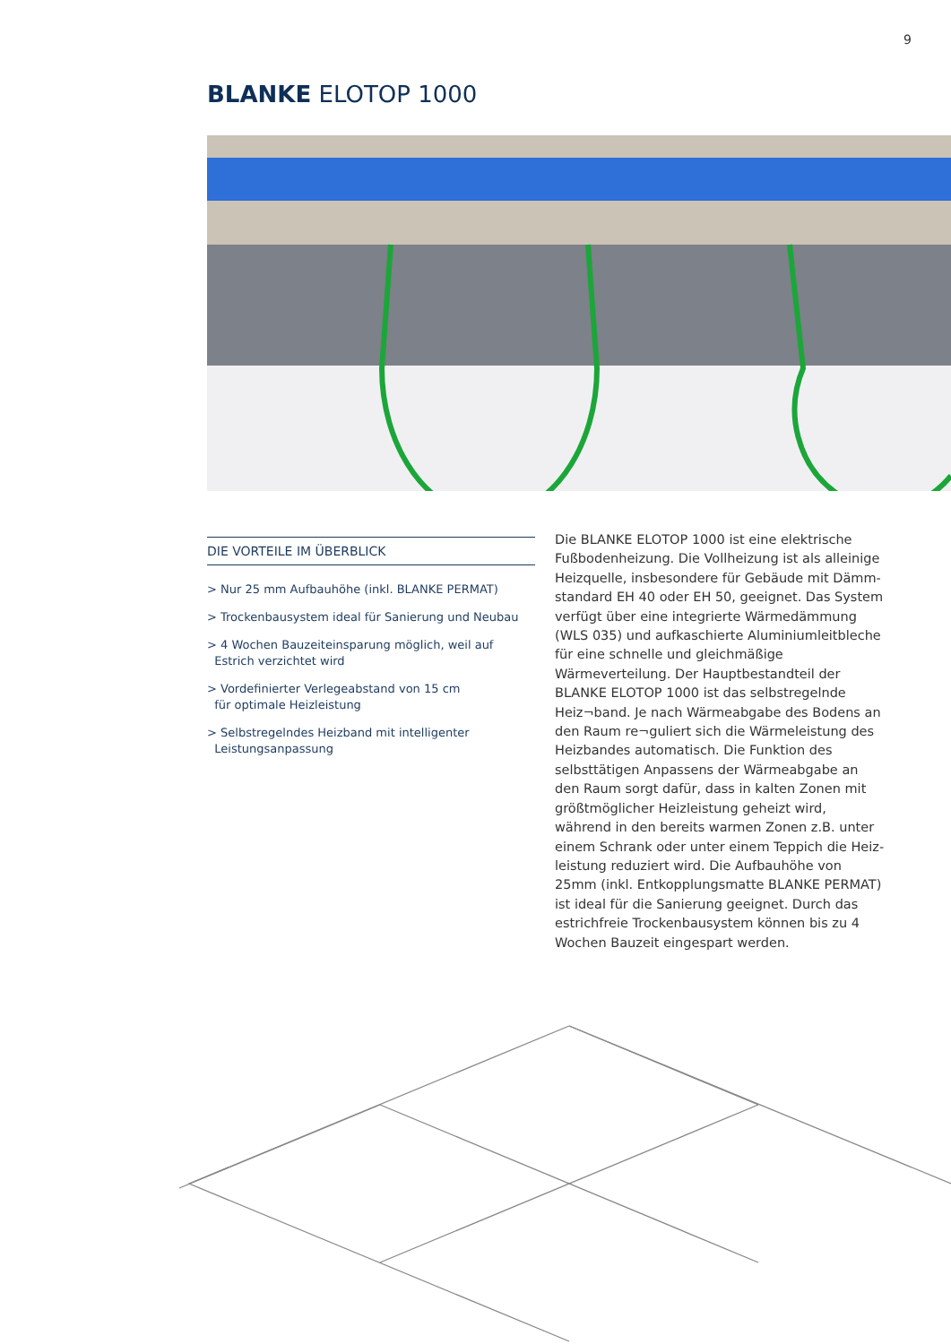9
BLANKE ELOTOP 1000
DIE VORTEILE IM ÜBERBLICK
> Nur 25 mm Aufbauhöhe (inkl. BLANKE PERMAT)
> Trockenbausystem ideal für Sanierung und Neubau
> 4 Wochen Bauzeiteinsparung möglich, weil auf
Estrich verzichtet wird
> Vordefinierter Verlegeabstand von 15 cm
für optimale Heizleistung
> Selbstregelndes Heizband mit intelligenter
Leistungsanpassung
Die BLANKE ELOTOP 1000 ist eine elektrische Fußbodenheizung. Die Vollheizung ist als alleinige Heizquelle, insbesondere für Gebäude mit Dämm­standard EH 40 oder EH 50, geeignet. Das System verfügt über eine integrierte Wärmedämmung (WLS 035) und aufkaschierte Aluminiumleitbleche für eine schnelle und gleichmäßige Wärmeverteilung. Der Hauptbestandteil der BLANKE ELOTOP 1000 ist das selbstregelnde Heiz¬band. Je nach Wärme­abgabe des Bodens an den Raum re¬guliert sich die Wärmeleistung des Heizbandes automatisch. Die Funktion des selbsttätigen Anpassens der Wärme­abgabe an den Raum sorgt dafür, dass in kalten Zo­nen mit größtmöglicher Heizleistung geheizt wird, während in den bereits warmen Zonen z.B. unter einem Schrank oder unter einem Teppich die Heiz­leistung reduziert wird. Die Aufbauhöhe von 25mm (inkl. Entkopplungsmatte BLANKE PERMAT) ist ideal für die Sanierung geeignet. Durch das estrichfreie Trockenbausystem können bis zu 4 Wochen Bauzeit eingespart werden.